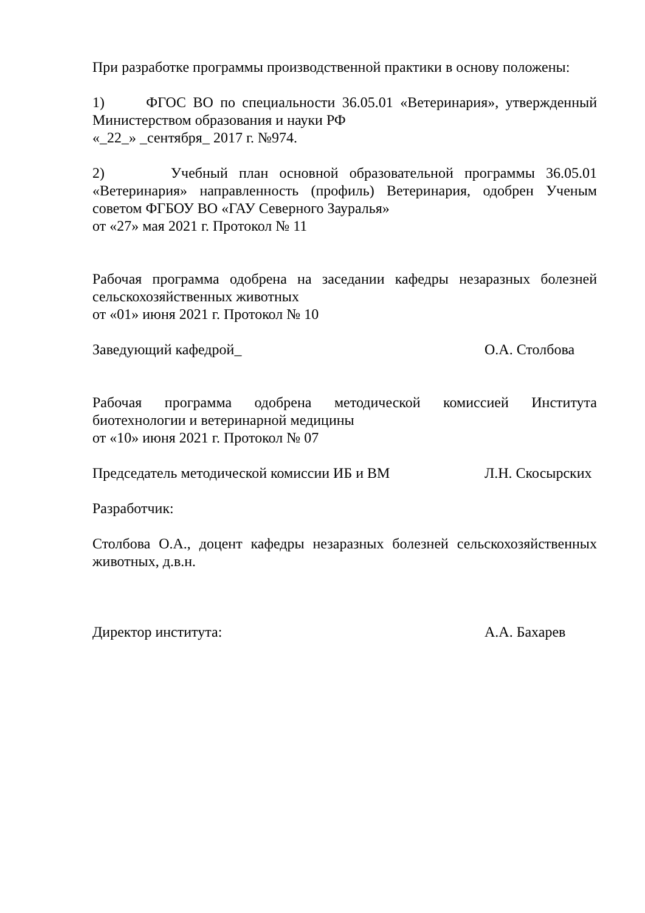При разработке программы производственной практики в основу положены:
1) ФГОС ВО по специальности 36.05.01 «Ветеринария», утвержденный Министерством образования и науки РФ
«_22_» _сентября_ 2017 г. №974.
2) Учебный план основной образовательной программы 36.05.01 «Ветеринария» направленность (профиль) Ветеринария, одобрен Ученым советом ФГБОУ ВО «ГАУ Северного Зауралья»
от «27» мая 2021 г. Протокол № 11
Рабочая программа одобрена на заседании кафедры незаразных болезней сельскохозяйственных животных
от «01» июня 2021 г. Протокол № 10
Заведующий кафедрой_ О.А. Столбова
Рабочая программа одобрена методической комиссией Института биотехнологии и ветеринарной медицины
от «10» июня 2021 г. Протокол № 07
Председатель методической комиссии ИБ и ВМ Л.Н. Скосырских
Разработчик:
Столбова О.А., доцент кафедры незаразных болезней сельскохозяйственных животных, д.в.н.
Директор института: А.А. Бахарев